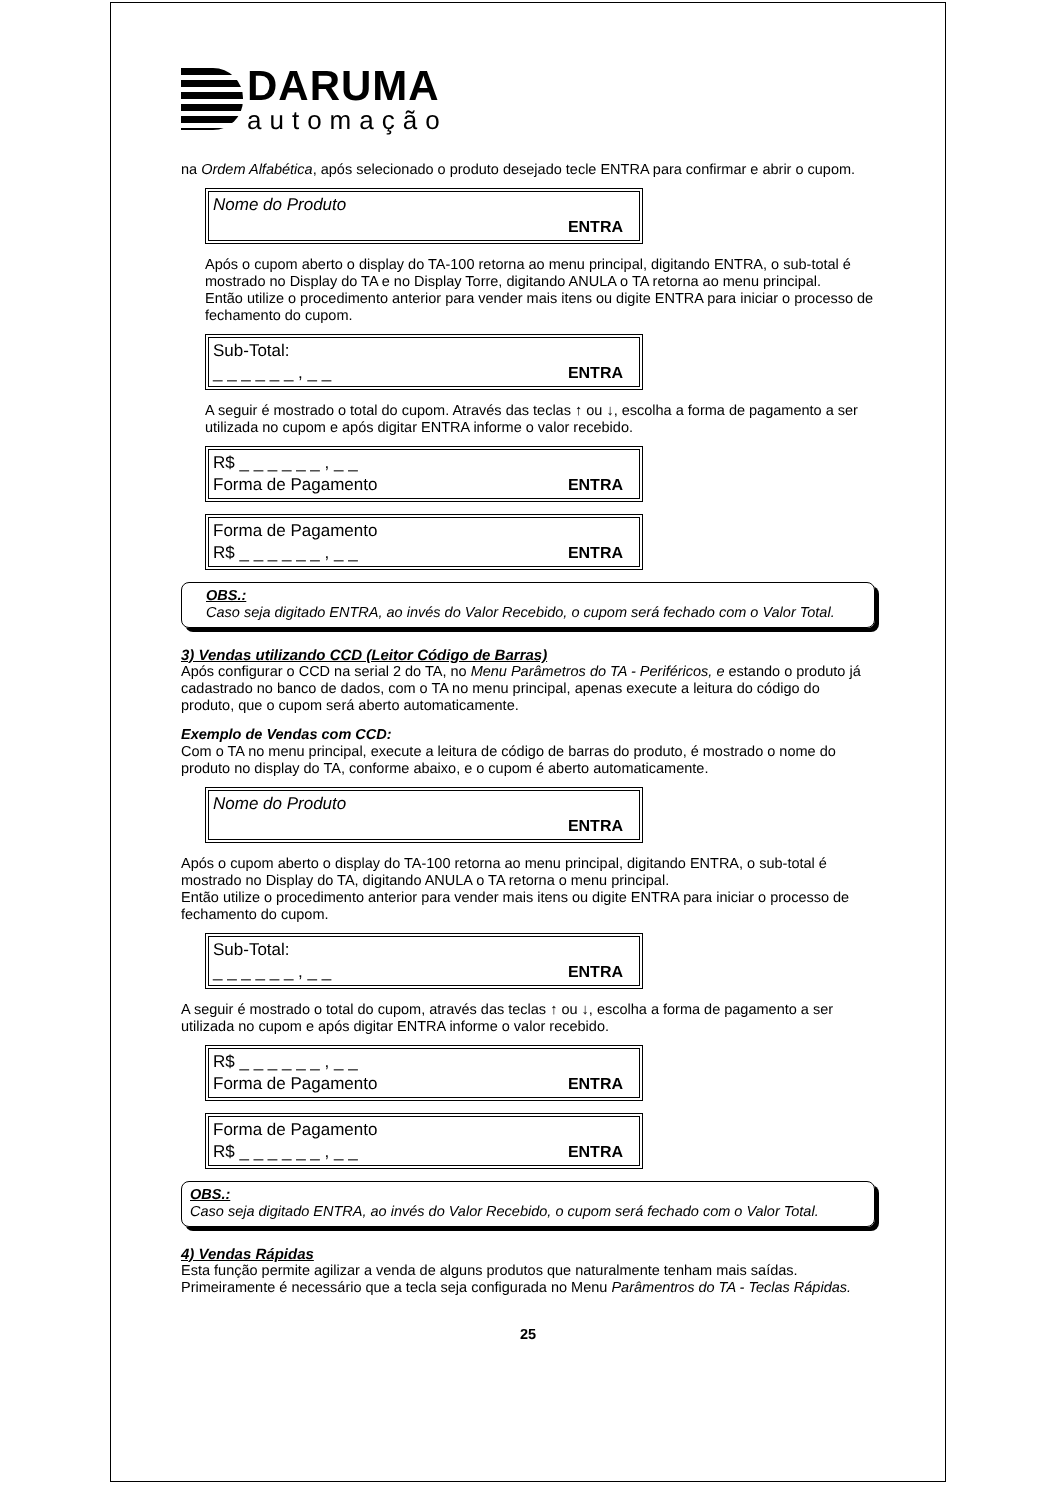DARUMA
automação
na Ordem Alfabética, após selecionado o produto desejado tecle ENTRA para confirmar e abrir o cupom.
Nome do Produto
ENTRA
Após o cupom aberto o display do TA-100 retorna ao menu principal, digitando ENTRA, o sub-total é mostrado no Display do TA e no Display Torre, digitando ANULA o TA retorna ao menu principal.
Então utilize o procedimento anterior para vender mais itens ou digite ENTRA para iniciar o processo de fechamento do cupom.
Sub-Total:
_ _ _ _ _ _ , _ _ ENTRA
A seguir é mostrado o total do cupom. Através das teclas ↑ ou ↓, escolha a forma de pagamento a ser utilizada no cupom e após digitar ENTRA informe o valor recebido.
R$ _ _ _ _ _ _ , _ _
Forma de Pagamento ENTRA
Forma de Pagamento
R$ _ _ _ _ _ _ , _ _ ENTRA
OBS.:
Caso seja digitado ENTRA, ao invés do Valor Recebido, o cupom será fechado com o Valor Total.
3) Vendas utilizando CCD (Leitor Código de Barras)
Após configurar o CCD na serial 2 do TA, no Menu Parâmetros do TA - Periféricos, e estando o produto já cadastrado no banco de dados, com o TA no menu principal, apenas execute a leitura do código do produto, que o cupom será aberto automaticamente.
Exemplo de Vendas com CCD:
Com o TA no menu principal, execute a leitura de código de barras do produto, é mostrado o nome do produto no display do TA, conforme abaixo, e o cupom é aberto automaticamente.
Nome do Produto
ENTRA
Após o cupom aberto o display do TA-100 retorna ao menu principal, digitando ENTRA, o sub-total é mostrado no Display do TA, digitando ANULA o TA retorna o menu principal.
Então utilize o procedimento anterior para vender mais itens ou digite ENTRA para iniciar o processo de fechamento do cupom.
Sub-Total:
_ _ _ _ _ _ , _ _ ENTRA
A seguir é mostrado o total do cupom, através das teclas ↑ ou ↓, escolha a forma de pagamento a ser utilizada no cupom e após digitar ENTRA informe o valor recebido.
R$ _ _ _ _ _ _ , _ _
Forma de Pagamento ENTRA
Forma de Pagamento
R$ _ _ _ _ _ _ , _ _ ENTRA
OBS.:
Caso seja digitado ENTRA, ao invés do Valor Recebido, o cupom será fechado com o Valor Total.
4) Vendas Rápidas
Esta função permite agilizar a venda de alguns produtos que naturalmente tenham mais saídas. Primeiramente é necessário que a tecla seja configurada no Menu Parâmentros do TA - Teclas Rápidas.
25